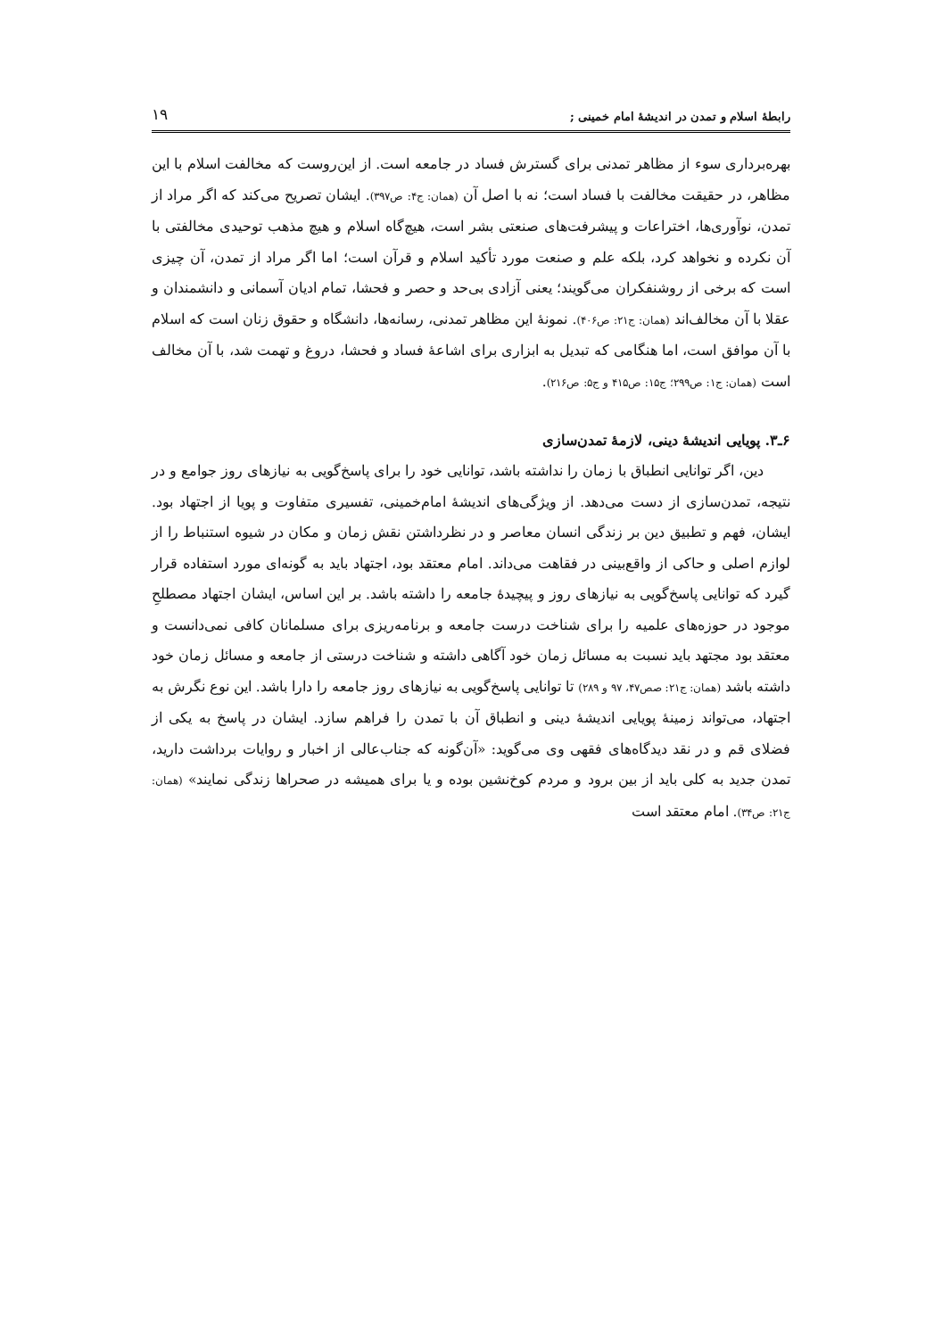رابطهٔ اسلام و تمدن در اندیشهٔ امام خمینی ; ۱۹
بهره‌برداری سوء از مظاهر تمدنی برای گسترش فساد در جامعه است. از این‌روست که مخالفت اسلام با این مظاهر، در حقیقت مخالفت با فساد است؛ نه با اصل آن (همان: ج۴: ص۳۹۷). ایشان تصریح می‌کند که اگر مراد از تمدن، نوآوری‌ها، اختراعات و پیشرفت‌های صنعتی بشر است، هیچ‌گاه اسلام و هیچ مذهب توحیدی مخالفتی با آن نکرده و نخواهد کرد، بلکه علم و صنعت مورد تأکید اسلام و قرآن است؛ اما اگر مراد از تمدن، آن چیزی است که برخی از روشنفکران می‌گویند؛ یعنی آزادی بی‌حد و حصر و فحشا، تمام ادیان آسمانی و دانشمندان و عقلا با آن مخالف‌اند (همان: ج۲۱: ص۴۰۶). نمونهٔ این مظاهر تمدنی، رسانه‌ها، دانشگاه و حقوق زنان است که اسلام با آن موافق است، اما هنگامی که تبدیل به ابزاری برای اشاعهٔ فساد و فحشا، دروغ و تهمت شد، با آن مخالف است (همان: ج۱: ص۲۹۹؛ ج۱۵: ص۴۱۵ و ج۵: ص۲۱۶).
۶ـ۳. پویایی اندیشهٔ دینی، لازمهٔ تمدن‌سازی
دین، اگر توانایی انطباق با زمان را نداشته باشد، توانایی خود را برای پاسخ‌گویی به نیازهای روز جوامع و در نتیجه، تمدن‌سازی از دست می‌دهد. از ویژگی‌های اندیشهٔ امام‌خمینی، تفسیری متفاوت و پویا از اجتهاد بود. ایشان، فهم و تطبیق دین بر زندگی انسان معاصر و در نظرداشتن نقش زمان و مکان در شیوه استنباط را از لوازم اصلی و حاکی از واقع‌بینی در فقاهت می‌داند. امام معتقد بود، اجتهاد باید به گونه‌ای مورد استفاده قرار گیرد که توانایی پاسخ‌گویی به نیازهای روز و پیچیدهٔ جامعه را داشته باشد. بر این اساس، ایشان اجتهاد مصطلحِ موجود در حوزه‌های علمیه را برای شناخت درست جامعه و برنامه‌ریزی برای مسلمانان کافی نمی‌دانست و معتقد بود مجتهد باید نسبت به مسائل زمان خود آگاهی داشته و شناخت درستی از جامعه و مسائل زمان خود داشته باشد (همان: ج۲۱: صص۴۷، ۹۷ و ۲۸۹) تا توانایی پاسخ‌گویی به نیازهای روز جامعه را دارا باشد. این نوع نگرش به اجتهاد، می‌تواند زمینهٔ پویایی اندیشهٔ دینی و انطباق آن با تمدن را فراهم سازد. ایشان در پاسخ به یکی از فضلای قم و در نقد دیدگاه‌های فقهی وی می‌گوید: «آن‌گونه که جناب‌عالی از اخبار و روایات برداشت دارید، تمدن جدید به کلی باید از بین برود و مردم کوخ‌نشین بوده و یا برای همیشه در صحراها زندگی نمایند» (همان: ج۲۱: ص۳۴). امام معتقد است